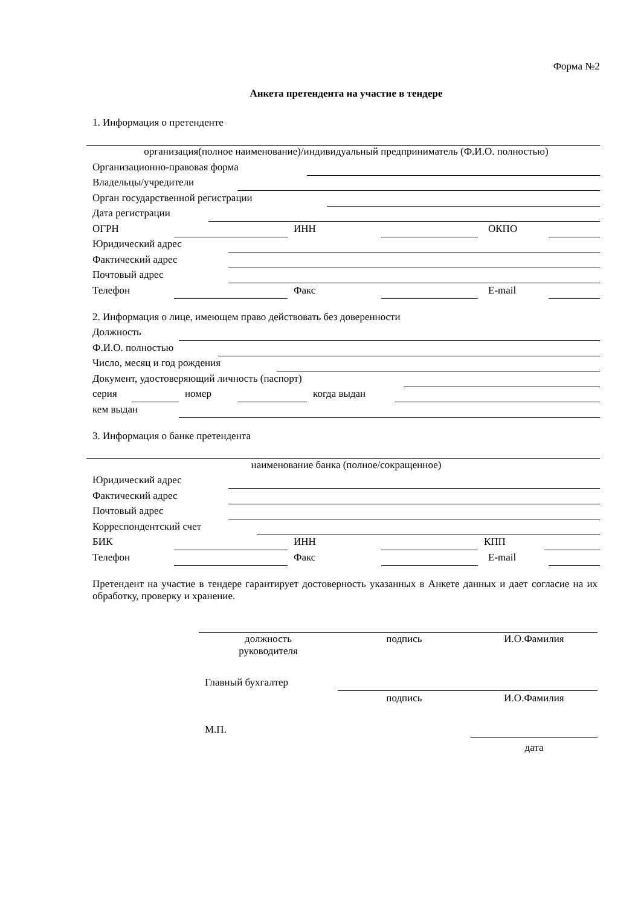Форма №2
Анкета претендента на участие в тендере
1. Информация о претенденте
организация(полное наименование)/индивидуальный предприниматель (Ф.И.О. полностью)
Организационно-правовая форма
Владельцы/учредители
Орган государственной регистрации
Дата регистрации
ОГРН ИНН ОКПО
Юридический адрес
Фактический адрес
Почтовый адрес
Телефон Факс E-mail
2. Информация о лице, имеющем право действовать без доверенности
Должность
Ф.И.О. полностью
Число, месяц и год рождения
Документ, удостоверяющий личность (паспорт)
серия номер когда выдан
кем выдан
3. Информация о банке претендента
наименование банка (полное/сокращенное)
Юридический адрес
Фактический адрес
Почтовый адрес
Корреспондентский счет
БИК ИНН КПП
Телефон Факс E-mail
Претендент на участие в тендере гарантирует достоверность указанных в Анкете данных и дает согласие на их обработку, проверку и хранение.
должность
руководителя подпись И.О.Фамилия
Главный бухгалтер
подпись И.О.Фамилия
М.П.
дата